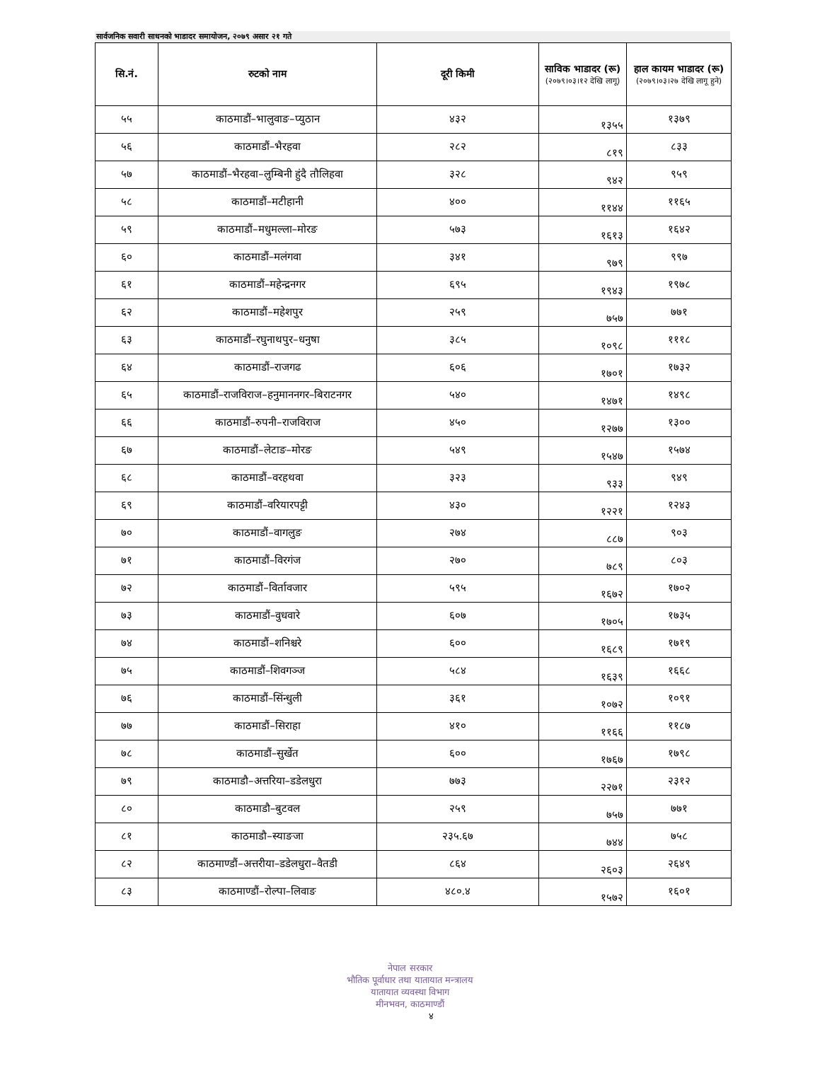सार्वजनिक सवारी साधनको भाडादर समायोजन, २०७९ असार २१ गते
| सि.नं. | रुटको नाम | दूरी किमी | साविक भाडादर (रू) (२०७९।०३।१२ देखि लागू) | हाल कायम भाडादर (रू) (२०७९।०३।२७ देखि लागू हुने) |
| --- | --- | --- | --- | --- |
| ५५ | काठमाडौं–भालुवाङ–प्युठान | ४३२ | १३५५ | १३७९ |
| ५६ | काठमाडौं–भैरहवा | २८२ | ८१९ | ८३३ |
| ५७ | काठमाडौं–भैरहवा–लुम्बिनी हुंदै तौलिहवा | ३२८ | ९४२ | ९५९ |
| ५८ | काठमाडौं–मटीहानी | ४०० | ११४४ | ११६५ |
| ५९ | काठमाडौं–मधुमल्ला–मोरङ | ५७३ | १६१३ | १६४२ |
| ६० | काठमाडौं–मलंगवा | ३४१ | ९७९ | ९९७ |
| ६१ | काठमाडौं–महेन्द्रनगर | ६९५ | १९४३ | १९७८ |
| ६२ | काठमाडौं–महेशपुर | २५९ | ७५७ | ७७१ |
| ६३ | काठमाडौं–रघुनाथपुर–धनुषा | ३८५ | १०९८ | १११८ |
| ६४ | काठमाडौं–राजगढ | ६०६ | १७०१ | १७३२ |
| ६५ | काठमाडौं–राजविराज–हनुमाननगर–बिराटनगर | ५४० | १४७१ | १४९८ |
| ६६ | काठमाडौं–रुपनी–राजविराज | ४५० | १२७७ | १३०० |
| ६७ | काठमाडौं–लेटाङ–मोरङ | ५४९ | १५४७ | १५७४ |
| ६८ | काठमाडौं–वरहथवा | ३२३ | ९३३ | ९४९ |
| ६९ | काठमाडौं–वरियारपट्टी | ४३० | १२२१ | १२४३ |
| ७० | काठमाडौं–वागलुङ | २७४ | ८८७ | ९०३ |
| ७१ | काठमाडौं–विरगंज | २७० | ७८९ | ८०३ |
| ७२ | काठमाडौं–विर्तावजार | ५९५ | १६७२ | १७०२ |
| ७३ | काठमाडौं–वुधवारे | ६०७ | १७०५ | १७३५ |
| ७४ | काठमाडौं–शनिश्चरे | ६०० | १६८९ | १७१९ |
| ७५ | काठमाडौं–शिवगञ्ज | ५८४ | १६३९ | १६६८ |
| ७६ | काठमाडौं–सिंन्धुली | ३६१ | १०७२ | १०९१ |
| ७७ | काठमाडौं–सिराहा | ४१० | ११६६ | ११८७ |
| ७८ | काठमाडौं–सुर्खेत | ६०० | १७६७ | १७९८ |
| ७९ | काठमाडौ–अत्तरिया–डडेलधुरा | ७७३ | २२७१ | २३१२ |
| ८० | काठमाडौ–बुटवल | २५९ | ७५७ | ७७१ |
| ८१ | काठमाडौ–स्याङजा | २३५.६७ | ७४४ | ७५८ |
| ८२ | काठमाण्डौं–अत्तरीया–डडेलधुरा–वैतडी | ८६४ | २६०३ | २६४९ |
| ८३ | काठमाण्डौं–रोल्पा–लिवाङ | ४८०.४ | १५७२ | १६०१ |
नेपाल सरकार
भौतिक पूर्वाधार तथा यातायात मन्त्रालय
यातायात व्यवस्था विभाग
मीनभवन, काठमाण्डौं
४